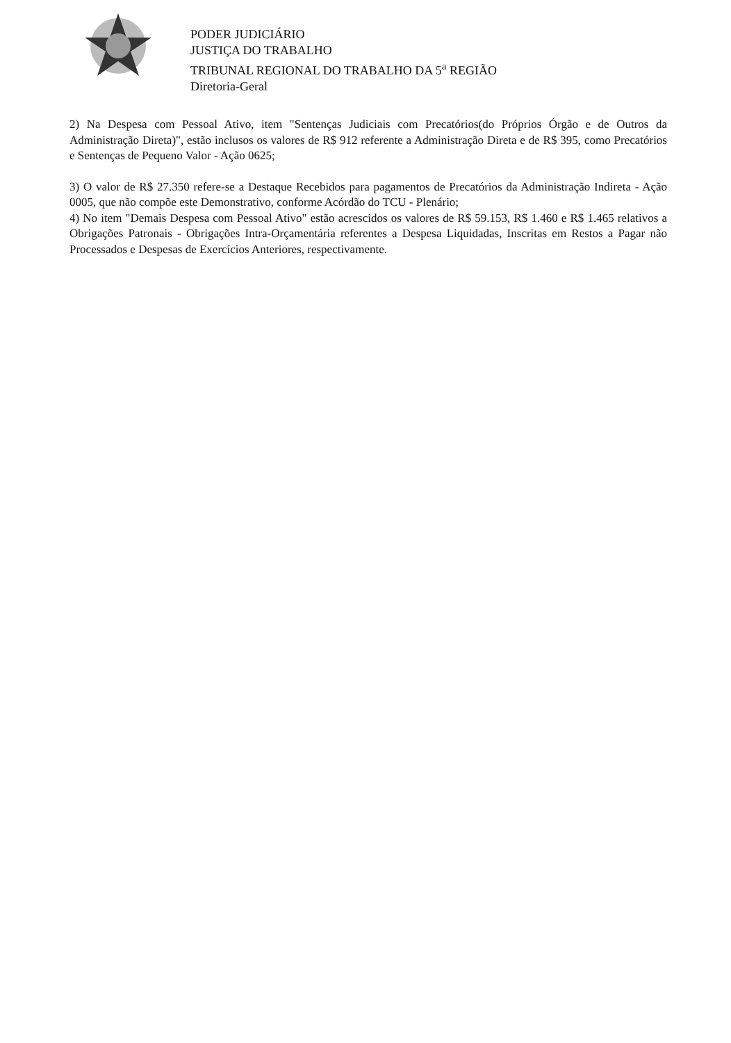PODER JUDICIÁRIO
JUSTIÇA DO TRABALHO
TRIBUNAL REGIONAL DO TRABALHO DA 5<sup>a</sup> REGIÃO
Diretoria-Geral
2) Na Despesa com Pessoal Ativo, item "Sentenças Judiciais com Precatórios(do Próprios Órgão e de Outros da Administração Direta)", estão inclusos os valores de R$ 912 referente a Administração Direta e de R$ 395, como Precatórios e Sentenças de Pequeno Valor - Ação 0625;
3) O valor de R$ 27.350 refere-se a Destaque Recebidos para pagamentos de Precatórios da Administração Indireta - Ação 0005, que não compõe este Demonstrativo, conforme Acórdão do TCU - Plenário;
4) No item "Demais Despesa com Pessoal Ativo" estão acrescidos os valores de R$ 59.153, R$ 1.460 e R$ 1.465 relativos a Obrigações Patronais - Obrigações Intra-Orçamentária referentes a Despesa Liquidadas, Inscritas em Restos a Pagar não Processados e Despesas de Exercícios Anteriores, respectivamente.